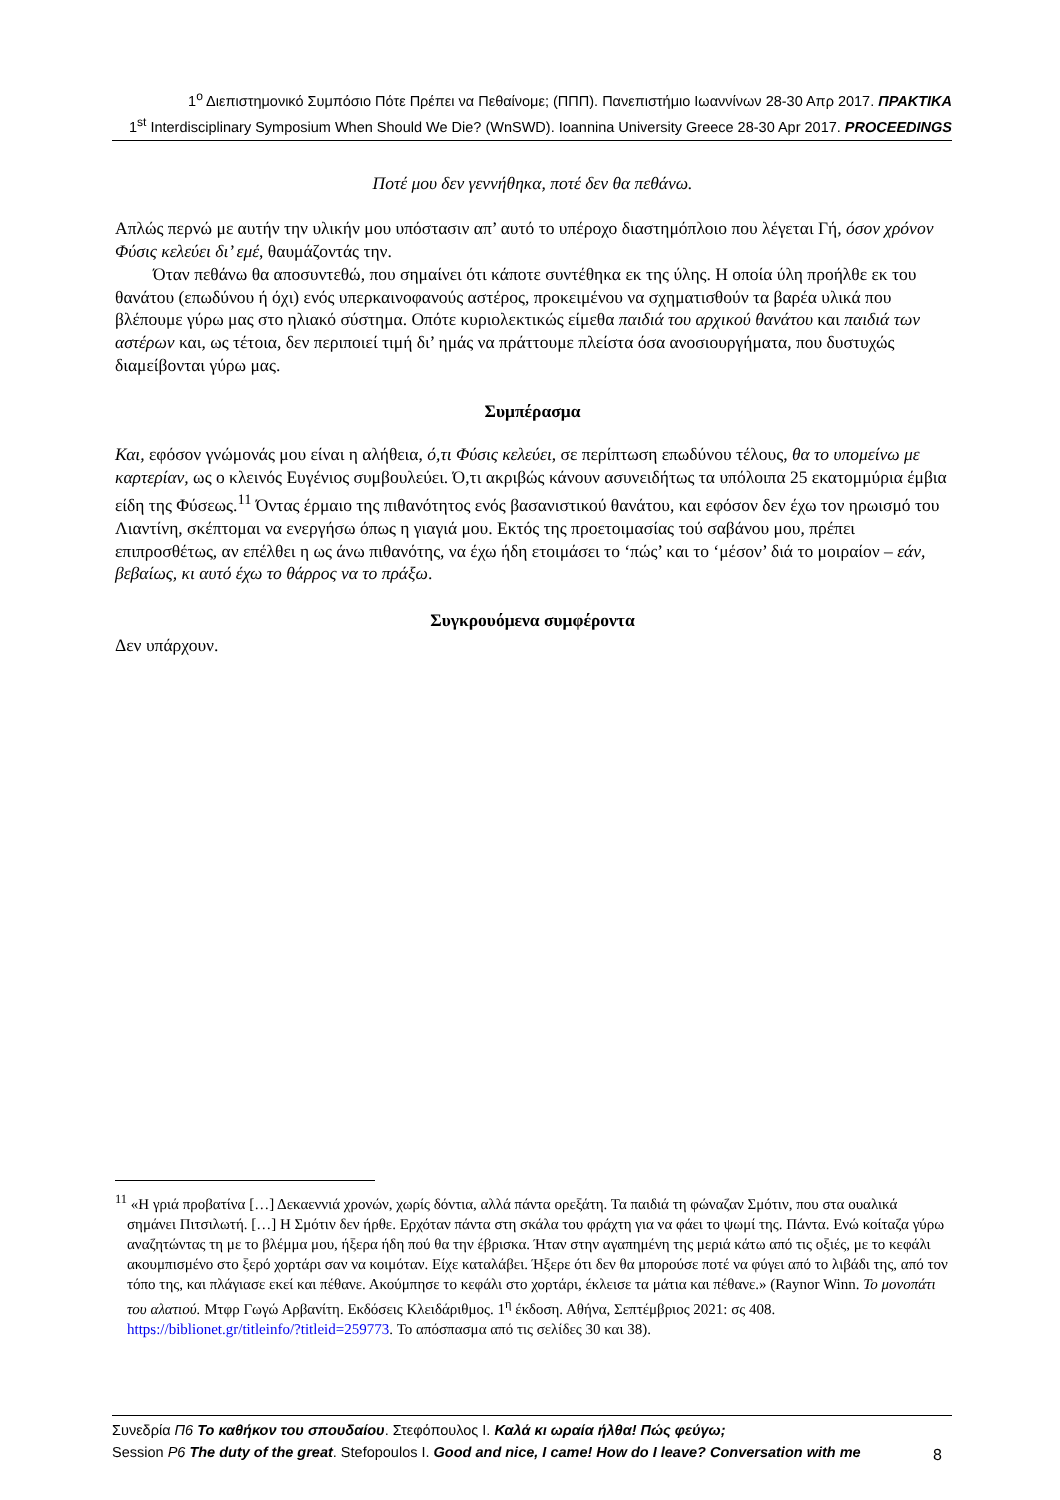1<sup>ο</sup> Διεπιστημονικό Συμπόσιο Πότε Πρέπει να Πεθαίνομε; (ΠΠΠ). Πανεπιστήμιο Ιωαννίνων 28-30 Απρ 2017. ΠΡΑΚΤΙΚΑ
1<sup>st</sup> Interdisciplinary Symposium When Should We Die? (WnSWD). Ioannina University Greece 28-30 Apr 2017. PROCEEDINGS
Ποτέ μου δεν γεννήθηκα, ποτέ δεν θα πεθάνω.
Απλώς περνώ με αυτήν την υλικήν μου υπόστασιν απ’ αυτό το υπέροχο διαστημόπλοιο που λέγεται Γή, όσον χρόνον Φύσις κελεύει δι’ εμέ, θαυμάζοντάς την.
Όταν πεθάνω θα αποσυντεθώ, που σημαίνει ότι κάποτε συντέθηκα εκ της ύλης. Η οποία ύλη προήλθε εκ του θανάτου (επωδύνου ή όχι) ενός υπερκαινοφανούς αστέρος, προκειμένου να σχηματισθούν τα βαρέα υλικά που βλέπουμε γύρω μας στο ηλιακό σύστημα. Οπότε κυριολεκτικώς είμεθα παιδιά του αρχικού θανάτου και παιδιά των αστέρων και, ως τέτοια, δεν περιποιεί τιμή δι’ ημάς να πράττουμε πλείστα όσα ανοσιουργήματα, που δυστυχώς διαμείβονται γύρω μας.
Συμπέρασμα
Και, εφόσον γνώμονάς μου είναι η αλήθεια, ό,τι Φύσις κελεύει, σε περίπτωση επωδύνου τέλους, θα το υπομείνω με καρτερίαν, ως ο κλεινός Ευγένιος συμβουλεύει. Ό,τι ακριβώς κάνουν ασυνειδήτως τα υπόλοιπα 25 εκατομμύρια έμβια είδη της Φύσεως.<sup>11</sup> Όντας έρμαιο της πιθανότητος ενός βασανιστικού θανάτου, και εφόσον δεν έχω τον ηρωισμό του Λιαντίνη, σκέπτομαι να ενεργήσω όπως η γιαγιά μου. Εκτός της προετοιμασίας τού σαβάνου μου, πρέπει επιπροσθέτως, αν επέλθει η ως άνω πιθανότης, να έχω ήδη ετοιμάσει το ‘πώς’ και το ‘μέσον’ διά το μοιραίον – εάν, βεβαίως, κι αυτό έχω το θάρρος να το πράξω.
Συγκρουόμενα συμφέροντα
Δεν υπάρχουν.
<sup>11</sup> «Η γριά προβατίνα […] Δεκαεννιά χρονών, χωρίς δόντια, αλλά πάντα ορεξάτη. Τα παιδιά τη φώναζαν Σμότιν, που στα ουαλικά σημάνει Πιτσιλωτή. […] Η Σμότιν δεν ήρθε. Ερχόταν πάντα στη σκάλα του φράχτη για να φάει το ψωμί της. Πάντα. Ενώ κοίταζα γύρω αναζητώντας τη με το βλέμμα μου, ήξερα ήδη πού θα την έβρισκα. Ήταν στην αγαπημένη της μεριά κάτω από τις οξιές, με το κεφάλι ακουμπισμένο στο ξερό χορτάρι σαν να κοιμόταν. Είχε καταλάβει. Ήξερε ότι δεν θα μπορούσε ποτέ να φύγει από το λιβάδι της, από τον τόπο της, και πλάγιασε εκεί και πέθανε. Ακούμπησε το κεφάλι στο χορτάρι, έκλεισε τα μάτια και πέθανε.» (Raynor Winn. Το μονοπάτι του αλατιού. Μτφρ Γωγώ Αρβανίτη. Εκδόσεις Κλειδάριθμος. 1<sup>η</sup> έκδοση. Αθήνα, Σεπτέμβριος 2021: σς 408. https://biblionet.gr/titleinfo/?titleid=259773. Το απόσπασμα από τις σελίδες 30 και 38).
Συνεδρία Π6 Το καθήκον του σπουδαίου. Στεφόπουλος Ι. Καλά κι ωραία ήλθα! Πώς φεύγω;
Session P6 The duty of the great. Stefopoulos I. Good and nice, I came! How do I leave? Conversation with me
8